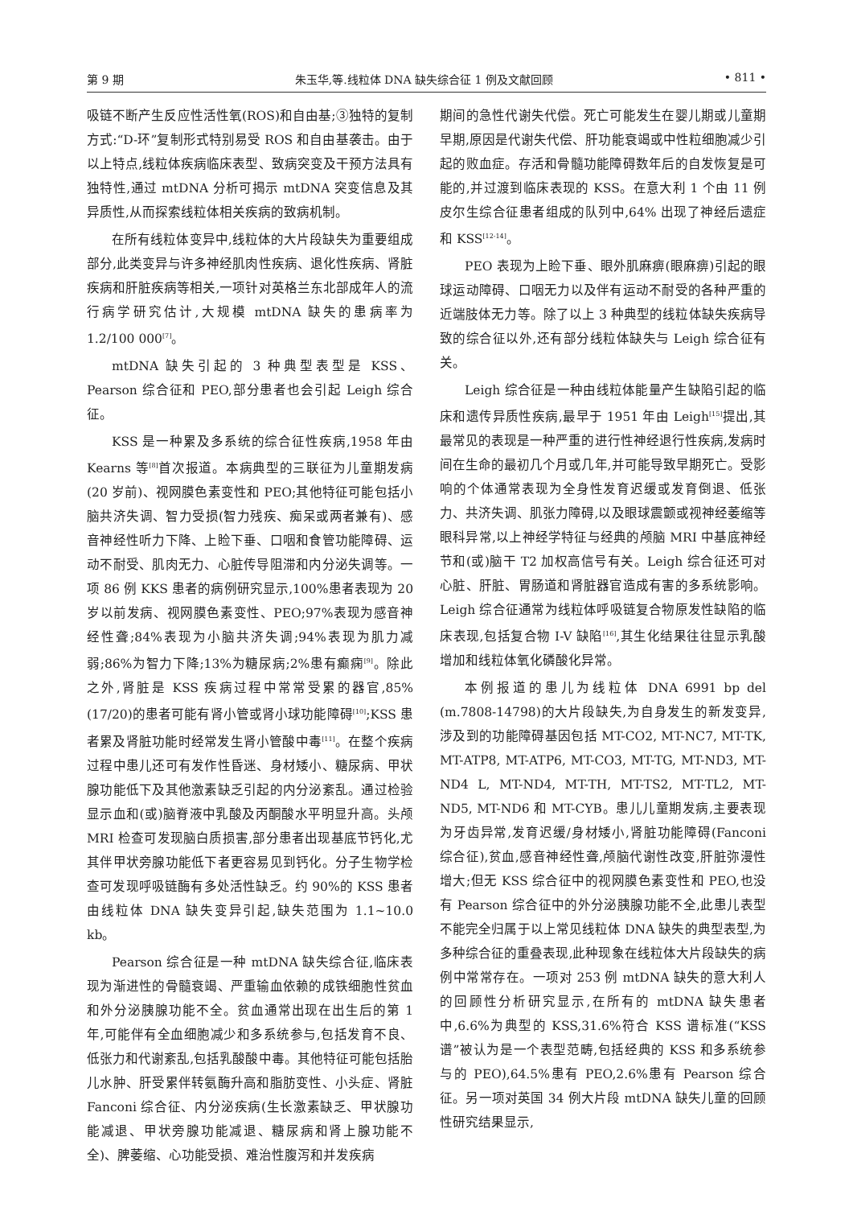第 9 期 朱玉华,等.线粒体 DNA 缺失综合征 1 例及文献回顾 • 811 •
吸链不断产生反应性活性氧(ROS)和自由基;③独特的复制方式:“D-环”复制形式特别易受 ROS 和自由基袭击。由于以上特点,线粒体疾病临床表型、致病突变及干预方法具有独特性,通过 mtDNA 分析可揭示 mtDNA 突变信息及其异质性,从而探索线粒体相关疾病的致病机制。
在所有线粒体变异中,线粒体的大片段缺失为重要组成部分,此类变异与许多神经肌肉性疾病、退化性疾病、肾脏疾病和肝脏疾病等相关,一项针对英格兰东北部成年人的流行病学研究估计,大规模 mtDNA 缺失的患病率为 1.2/100 000<sup>[7]</sup>。
mtDNA 缺失引起的 3 种典型表型是 KSS、Pearson 综合征和 PEO,部分患者也会引起 Leigh 综合征。
KSS 是一种累及多系统的综合征性疾病,1958 年由 Kearns 等<sup>[8]</sup>首次报道。本病典型的三联征为儿童期发病(20 岁前)、视网膜色素变性和 PEO;其他特征可能包括小脑共济失调、智力受损(智力残疾、痴呆或两者兼有)、感音神经性听力下降、上睑下垂、口咽和食管功能障碍、运动不耐受、肌肉无力、心脏传导阻滞和内分泌失调等。一项 86 例 KKS 患者的病例研究显示,100%患者表现为 20 岁以前发病、视网膜色素变性、PEO;97%表现为感音神经性聋;84%表现为小脑共济失调;94%表现为肌力减弱;86%为智力下降;13%为糖尿病;2%患有癫痫<sup>[9]</sup>。除此之外,肾脏是 KSS 疾病过程中常常受累的器官,85%(17/20)的患者可能有肾小管或肾小球功能障碍<sup>[10]</sup>;KSS 患者累及肾脏功能时经常发生肾小管酸中毒<sup>[11]</sup>。在整个疾病过程中患儿还可有发作性昏迷、身材矮小、糖尿病、甲状腺功能低下及其他激素缺乏引起的内分泌紊乱。通过检验显示血和(或)脑脊液中乳酸及丙酮酸水平明显升高。头颅 MRI 检查可发现脑白质损害,部分患者出现基底节钙化,尤其伴甲状旁腺功能低下者更容易见到钙化。分子生物学检查可发现呼吸链酶有多处活性缺乏。约 90%的 KSS 患者由线粒体 DNA 缺失变异引起,缺失范围为 1.1~10.0 kb。
Pearson 综合征是一种 mtDNA 缺失综合征,临床表现为渐进性的骨髓衰竭、严重输血依赖的成铁细胞性贫血和外分泌胰腺功能不全。贫血通常出现在出生后的第 1 年,可能伴有全血细胞减少和多系统参与,包括发育不良、低张力和代谢紊乱,包括乳酸酸中毒。其他特征可能包括胎儿水肿、肝受累伴转氨酶升高和脂肪变性、小头症、肾脏 Fanconi 综合征、内分泌疾病(生长激素缺乏、甲状腺功能减退、甲状旁腺功能减退、糖尿病和肾上腺功能不全)、脾萎缩、心功能受损、难治性腹泻和并发疾病
期间的急性代谢失代偿。死亡可能发生在婴儿期或儿童期早期,原因是代谢失代偿、肝功能衰竭或中性粒细胞减少引起的败血症。存活和骨髓功能障碍数年后的自发恢复是可能的,并过渡到临床表现的 KSS。在意大利 1 个由 11 例皮尔生综合征患者组成的队列中,64% 出现了神经后遗症和 KSS<sup>[12-14]</sup>。
PEO 表现为上睑下垂、眼外肌麻痹(眼麻痹)引起的眼球运动障碍、口咽无力以及伴有运动不耐受的各种严重的近端肢体无力等。除了以上 3 种典型的线粒体缺失疾病导致的综合征以外,还有部分线粒体缺失与 Leigh 综合征有关。
Leigh 综合征是一种由线粒体能量产生缺陷引起的临床和遗传异质性疾病,最早于 1951 年由 Leigh<sup>[15]</sup>提出,其最常见的表现是一种严重的进行性神经退行性疾病,发病时间在生命的最初几个月或几年,并可能导致早期死亡。受影响的个体通常表现为全身性发育迟缓或发育倒退、低张力、共济失调、肌张力障碍,以及眼球震颤或视神经萎缩等眼科异常,以上神经学特征与经典的颅脑 MRI 中基底神经节和(或)脑干 T2 加权高信号有关。Leigh 综合征还可对心脏、肝脏、胃肠道和肾脏器官造成有害的多系统影响。Leigh 综合征通常为线粒体呼吸链复合物原发性缺陷的临床表现,包括复合物 I-V 缺陷<sup>[16]</sup>,其生化结果往往显示乳酸增加和线粒体氧化磷酸化异常。
本例报道的患儿为线粒体 DNA 6991 bp del (m.7808-14798)的大片段缺失,为自身发生的新发变异,涉及到的功能障碍基因包括 MT-CO2, MT-NC7, MT-TK, MT-ATP8, MT-ATP6, MT-CO3, MT-TG, MT-ND3, MT-ND4 L, MT-ND4, MT-TH, MT-TS2, MT-TL2, MT-ND5, MT-ND6 和 MT-CYB。患儿儿童期发病,主要表现为牙齿异常,发育迟缓/身材矮小,肾脏功能障碍(Fanconi 综合征),贫血,感音神经性聋,颅脑代谢性改变,肝脏弥漫性增大;但无 KSS 综合征中的视网膜色素变性和 PEO,也没有 Pearson 综合征中的外分泌胰腺功能不全,此患儿表型不能完全归属于以上常见线粒体 DNA 缺失的典型表型,为多种综合征的重叠表现,此种现象在线粒体大片段缺失的病例中常常存在。一项对 253 例 mtDNA 缺失的意大利人的回顾性分析研究显示,在所有的 mtDNA 缺失患者中,6.6%为典型的 KSS,31.6%符合 KSS 谱标准(“KSS 谱”被认为是一个表型范畴,包括经典的 KSS 和多系统参与的 PEO),64.5%患有 PEO,2.6%患有 Pearson 综合征。另一项对英国 34 例大片段 mtDNA 缺失儿童的回顾性研究结果显示,